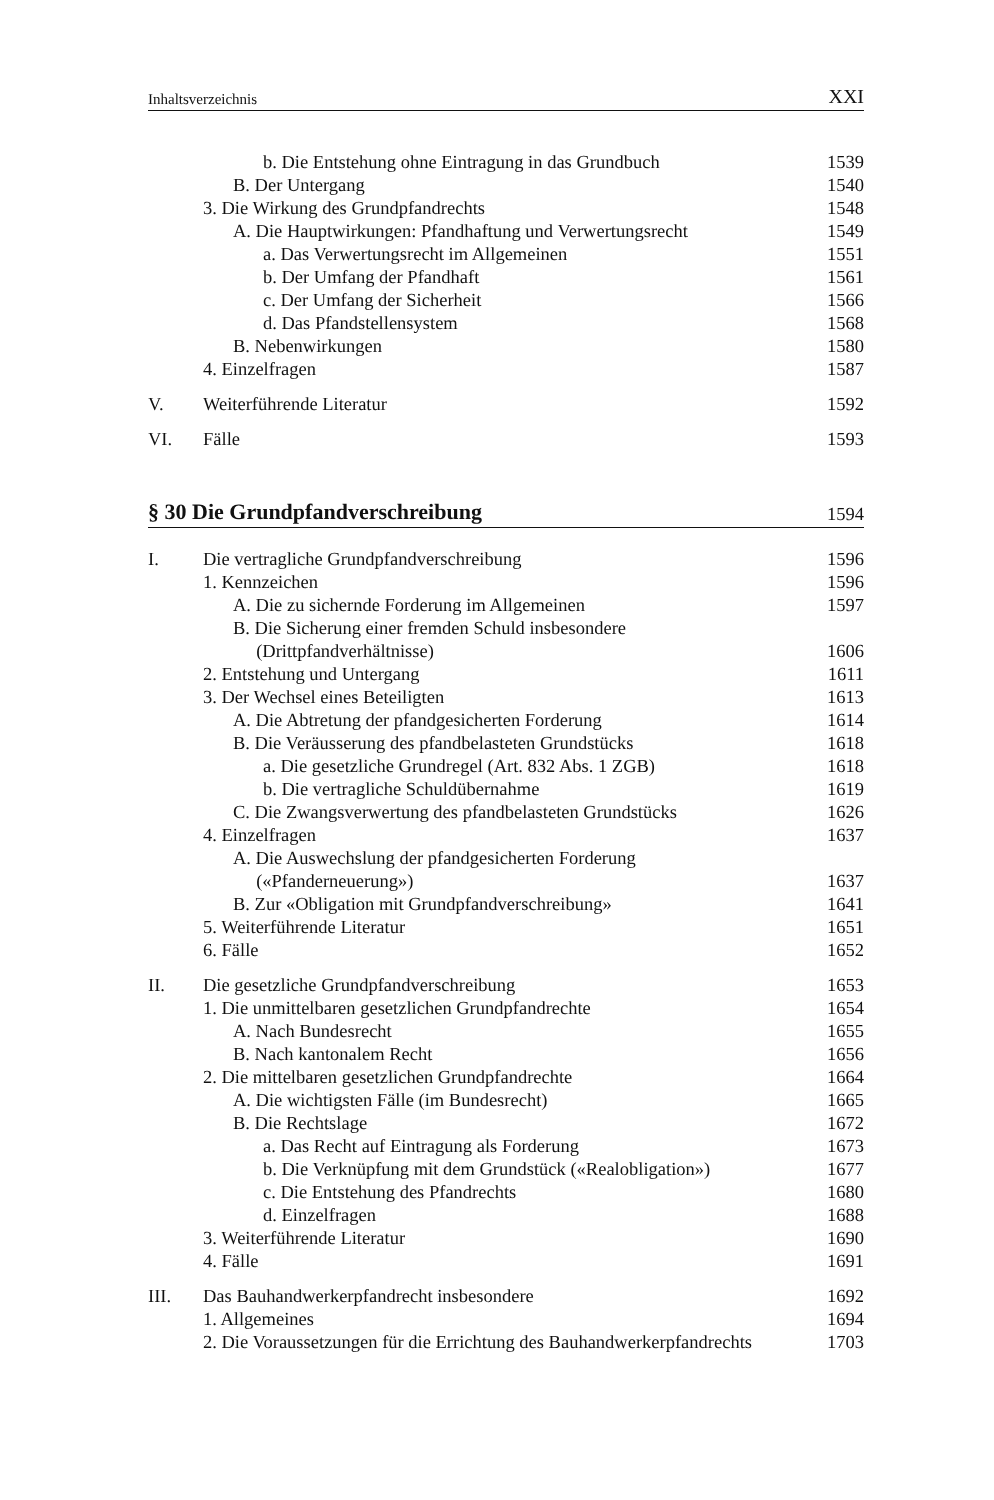Inhaltsverzeichnis XXI
b. Die Entstehung ohne Eintragung in das Grundbuch 1539
B. Der Untergang 1540
3. Die Wirkung des Grundpfandrechts 1548
A. Die Hauptwirkungen: Pfandhaftung und Verwertungsrecht 1549
a. Das Verwertungsrecht im Allgemeinen 1551
b. Der Umfang der Pfandhaft 1561
c. Der Umfang der Sicherheit 1566
d. Das Pfandstellensystem 1568
B. Nebenwirkungen 1580
4. Einzelfragen 1587
V. Weiterführende Literatur 1592
VI. Fälle 1593
§ 30 Die Grundpfandverschreibung 1594
I. Die vertragliche Grundpfandverschreibung 1596
1. Kennzeichen 1596
A. Die zu sichernde Forderung im Allgemeinen 1597
B. Die Sicherung einer fremden Schuld insbesondere
(Drittpfandverhältnisse)
1606
2. Entstehung und Untergang 1611
3. Der Wechsel eines Beteiligten 1613
A. Die Abtretung der pfandgesicherten Forderung 1614
B. Die Veräusserung des pfandbelasteten Grundstücks 1618
a. Die gesetzliche Grundregel (Art. 832 Abs. 1 ZGB) 1618
b. Die vertragliche Schuldübernahme 1619
C. Die Zwangsverwertung des pfandbelasteten Grundstücks 1626
4. Einzelfragen 1637
A. Die Auswechslung der pfandgesicherten Forderung
(«Pfanderneuerung»)
1637
B. Zur «Obligation mit Grundpfandverschreibung» 1641
5. Weiterführende Literatur 1651
6. Fälle 1652
II. Die gesetzliche Grundpfandverschreibung 1653
1. Die unmittelbaren gesetzlichen Grundpfandrechte 1654
A. Nach Bundesrecht 1655
B. Nach kantonalem Recht 1656
2. Die mittelbaren gesetzlichen Grundpfandrechte 1664
A. Die wichtigsten Fälle (im Bundesrecht) 1665
B. Die Rechtslage 1672
a. Das Recht auf Eintragung als Forderung 1673
b. Die Verknüpfung mit dem Grundstück («Realobligation») 1677
c. Die Entstehung des Pfandrechts 1680
d. Einzelfragen 1688
3. Weiterführende Literatur 1690
4. Fälle 1691
III. Das Bauhandwerkerpfandrecht insbesondere 1692
1. Allgemeines 1694
2. Die Voraussetzungen für die Errichtung des Bauhandwerkerpfandrechts 1703